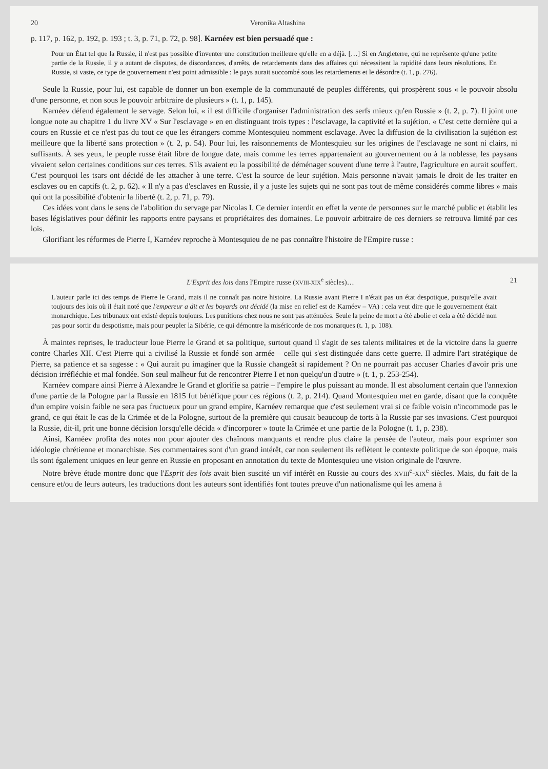20 Veronika Altashina
p. 117, p. 162, p. 192, p. 193 ; t. 3, p. 71, p. 72, p. 98]. Karnéev est bien persuadé que :
Pour un État tel que la Russie, il n'est pas possible d'inventer une constitution meilleure qu'elle en a déjà. […] Si en Angleterre, qui ne représente qu'une petite partie de la Russie, il y a autant de disputes, de discordances, d'arrêts, de retardements dans des affaires qui nécessitent la rapidité dans leurs résolutions. En Russie, si vaste, ce type de gouvernement n'est point admissible : le pays aurait succombé sous les retardements et le désordre (t. 1, p. 276).
Seule la Russie, pour lui, est capable de donner un bon exemple de la communauté de peuples différents, qui prospèrent sous « le pouvoir absolu d'une personne, et non sous le pouvoir arbitraire de plusieurs » (t. 1, p. 145).
Karnéev défend également le servage. Selon lui, « il est difficile d'organiser l'administration des serfs mieux qu'en Russie » (t. 2, p. 7). Il joint une longue note au chapitre 1 du livre XV « Sur l'esclavage » en en distinguant trois types : l'esclavage, la captivité et la sujétion. « C'est cette dernière qui a cours en Russie et ce n'est pas du tout ce que les étrangers comme Montesquieu nomment esclavage. Avec la diffusion de la civilisation la sujétion est meilleure que la liberté sans protection » (t. 2, p. 54). Pour lui, les raisonnements de Montesquieu sur les origines de l'esclavage ne sont ni clairs, ni suffisants. À ses yeux, le peuple russe était libre de longue date, mais comme les terres appartenaient au gouvernement ou à la noblesse, les paysans vivaient selon certaines conditions sur ces terres. S'ils avaient eu la possibilité de déménager souvent d'une terre à l'autre, l'agriculture en aurait souffert. C'est pourquoi les tsars ont décidé de les attacher à une terre. C'est la source de leur sujétion. Mais personne n'avait jamais le droit de les traiter en esclaves ou en captifs (t. 2, p. 62). « Il n'y a pas d'esclaves en Russie, il y a juste les sujets qui ne sont pas tout de même considérés comme libres » mais qui ont la possibilité d'obtenir la liberté (t. 2, p. 71, p. 79).
Ces idées vont dans le sens de l'abolition du servage par Nicolas I. Ce dernier interdit en effet la vente de personnes sur le marché public et établit les bases législatives pour définir les rapports entre paysans et propriétaires des domaines. Le pouvoir arbitraire de ces derniers se retrouva limité par ces lois.
Glorifiant les réformes de Pierre I, Karnéev reproche à Montesquieu de ne pas connaître l'histoire de l'Empire russe :
L'Esprit des lois dans l'Empire russe (XVIII-XIX<sup>e</sup> siècles)… 21
L'auteur parle ici des temps de Pierre le Grand, mais il ne connaît pas notre histoire. La Russie avant Pierre I n'était pas un état despotique, puisqu'elle avait toujours des lois où il était noté que l'empereur a dit et les boyards ont décidé (la mise en relief est de Karnéev – VA) : cela veut dire que le gouvernement était monarchique. Les tribunaux ont existé depuis toujours. Les punitions chez nous ne sont pas atténuées. Seule la peine de mort a été abolie et cela a été décidé non pas pour sortir du despotisme, mais pour peupler la Sibérie, ce qui démontre la miséricorde de nos monarques (t. 1, p. 108).
À maintes reprises, le traducteur loue Pierre le Grand et sa politique, surtout quand il s'agit de ses talents militaires et de la victoire dans la guerre contre Charles XII. C'est Pierre qui a civilisé la Russie et fondé son armée – celle qui s'est distinguée dans cette guerre. Il admire l'art stratégique de Pierre, sa patience et sa sagesse : « Qui aurait pu imaginer que la Russie changeât si rapidement ? On ne pourrait pas accuser Charles d'avoir pris une décision irréfléchie et mal fondée. Son seul malheur fut de rencontrer Pierre I et non quelqu'un d'autre » (t. 1, p. 253-254).
Karnéev compare ainsi Pierre à Alexandre le Grand et glorifie sa patrie – l'empire le plus puissant au monde. Il est absolument certain que l'annexion d'une partie de la Pologne par la Russie en 1815 fut bénéfique pour ces régions (t. 2, p. 214). Quand Montesquieu met en garde, disant que la conquête d'un empire voisin faible ne sera pas fructueux pour un grand empire, Karnéev remarque que c'est seulement vrai si ce faible voisin n'incommode pas le grand, ce qui était le cas de la Crimée et de la Pologne, surtout de la première qui causait beaucoup de torts à la Russie par ses invasions. C'est pourquoi la Russie, dit-il, prit une bonne décision lorsqu'elle décida « d'incorporer » toute la Crimée et une partie de la Pologne (t. 1, p. 238).
Ainsi, Karnéev profita des notes non pour ajouter des chaînons manquants et rendre plus claire la pensée de l'auteur, mais pour exprimer son idéologie chrétienne et monarchiste. Ses commentaires sont d'un grand intérêt, car non seulement ils reflètent le contexte politique de son époque, mais ils sont également uniques en leur genre en Russie en proposant en annotation du texte de Montesquieu une vision originale de l'œuvre.
Notre brève étude montre donc que l'Esprit des lois avait bien suscité un vif intérêt en Russie au cours des XVIII<sup>e</sup>-XIX<sup>e</sup> siècles. Mais, du fait de la censure et/ou de leurs auteurs, les traductions dont les auteurs sont identifiés font toutes preuve d'un nationalisme qui les amena à